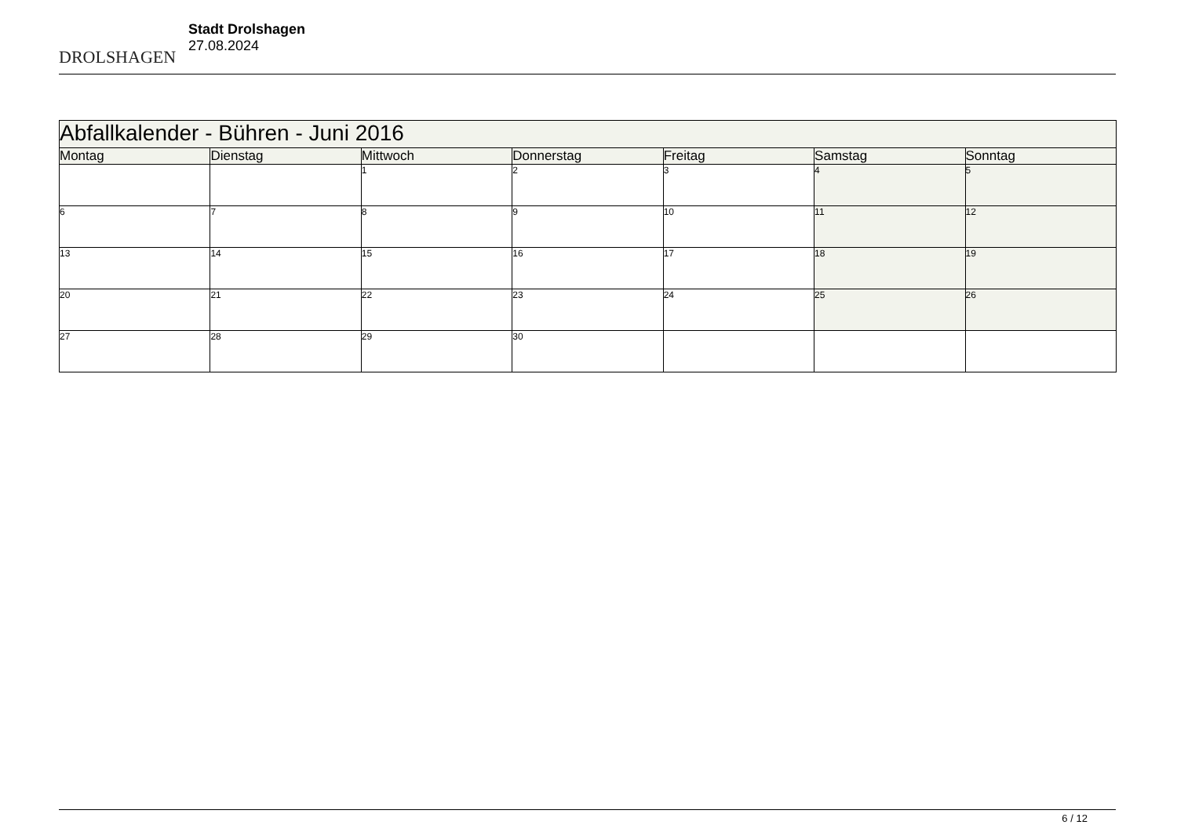DROLSHAGEN
Stadt Drolshagen
27.08.2024
| Abfallkalender - Bühren - Juni 2016 | | | | | | |
| Montag | Dienstag | Mittwoch | Donnerstag | Freitag | Samstag | Sonntag |
| | | 1 | 2 | 3 | 4 | 5 |
| 6 | 7 | 8 | 9 | 10 | 11 | 12 |
| 13 | 14 | 15 | 16 | 17 | 18 | 19 |
| 20 | 21 | 22 | 23 | 24 | 25 | 26 |
| 27 | 28 | 29 | 30 | | | |
6 / 12